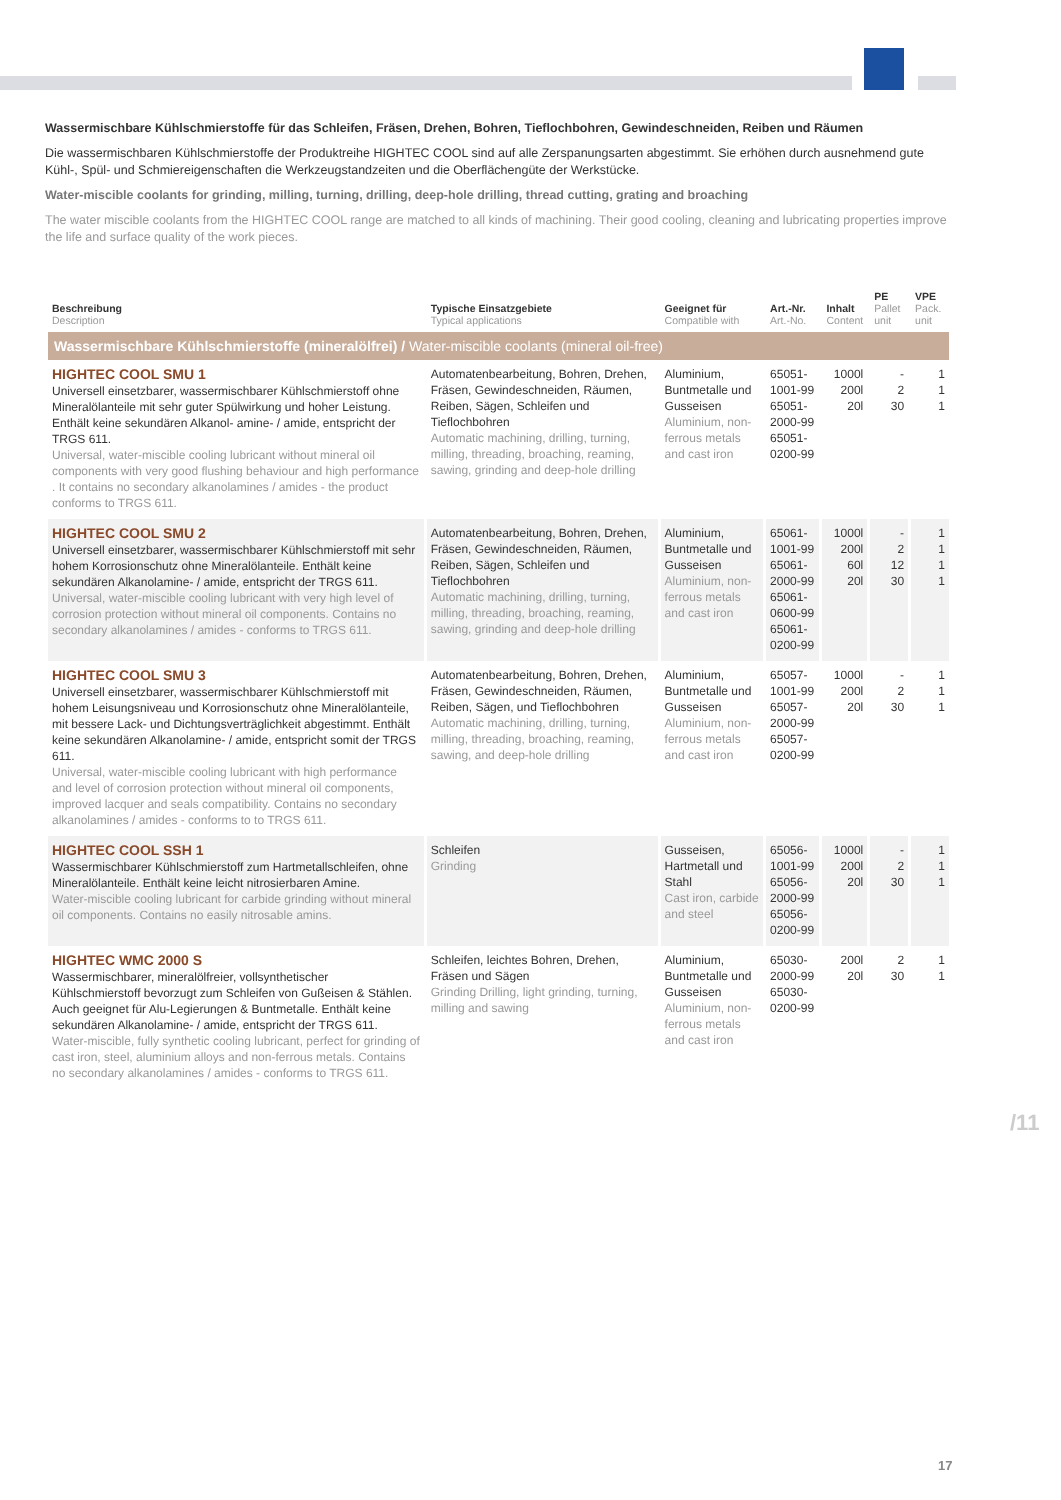Wassermischbare Kühlschmierstoffe für das Schleifen, Fräsen, Drehen, Bohren, Tieflochbohren, Gewindeschneiden, Reiben und Räumen
Die wassermischbaren Kühlschmierstoffe der Produktreihe HIGHTEC COOL sind auf alle Zerspanungsarten abgestimmt. Sie erhöhen durch ausnehmend gute Kühl-, Spül- und Schmiereigenschaften die Werkzeugstandzeiten und die Oberflächengüte der Werkstücke.
Water-miscible coolants for grinding, milling, turning, drilling, deep-hole drilling, thread cutting, grating and broaching
The water miscible coolants from the HIGHTEC COOL range are matched to all kinds of machining. Their good cooling, cleaning and lubricating properties improve the life and surface quality of the work pieces.
| Beschreibung Description | Typische Einsatzgebiete Typical applications | Geeignet für Compatible with | Art.-Nr. Art.-No. | Inhalt Content | PE Pallet unit | VPE Pack. unit |
| --- | --- | --- | --- | --- | --- | --- |
| Wassermischbare Kühlschmierstoffe (mineralölfrei) / Water-miscible coolants (mineral oil-free) | | | | | | |
| HIGHTEC COOL SMU 1 Universell einsetzbarer, wassermischbarer Kühlschmierstoff ohne Mineralölanteile mit sehr guter Spülwirkung und hoher Leistung. Enthält keine sekundären Alkanol- amine- / amide, entspricht der TRGS 611. Universal, water-miscible cooling lubricant without mineral oil components with very good flushing behaviour and high performance . It contains no secondary alkanolamines / amides - the product conforms to TRGS 611. | Automatenbearbeitung, Bohren, Drehen, Fräsen, Gewindeschneiden, Räumen, Reiben, Sägen, Schleifen und Tieflochbohren Automatic machining, drilling, turning, milling, threading, broaching, reaming, sawing, grinding and deep-hole drilling | Aluminium, Buntmetalle und Gusseisen Aluminium, non-ferrous metals and cast iron | 65051-1001-99 65051-2000-99 65051-0200-99 | 1000l 200l 20l | - 2 30 | 1 1 1 |
| HIGHTEC COOL SMU 2 Universell einsetzbarer, wassermischbarer Kühlschmierstoff mit sehr hohem Korrosionschutz ohne Mineralölanteile. Enthält keine sekundären Alkanolamine- / amide, entspricht der TRGS 611. Universal, water-miscible cooling lubricant with very high level of corrosion protection without mineral oil components. Contains no secondary alkanolamines / amides - conforms to TRGS 611. | Automatenbearbeitung, Bohren, Drehen, Fräsen, Gewindeschneiden, Räumen, Reiben, Sägen, Schleifen und Tieflochbohren Automatic machining, drilling, turning, milling, threading, broaching, reaming, sawing, grinding and deep-hole drilling | Aluminium, Buntmetalle und Gusseisen Aluminium, non-ferrous metals and cast iron | 65061-1001-99 65061-2000-99 65061-0600-99 65061-0200-99 | 1000l 200l 60l 20l | - 2 12 30 | 1 1 1 1 |
| HIGHTEC COOL SMU 3 Universell einsetzbarer, wassermischbarer Kühlschmierstoff mit hohem Leisungsniveau und Korrosionschutz ohne Mineralölanteile, mit bessere Lack- und Dichtungsverträglichkeit abgestimmt. Enthält keine sekundären Alkanolamine- / amide, entspricht somit der TRGS 611. Universal, water-miscible cooling lubricant with high performance and level of corrosion protection without mineral oil components, improved lacquer and seals compatibility. Contains no secondary alkanolamines / amides - conforms to to TRGS 611. | Automatenbearbeitung, Bohren, Drehen, Fräsen, Gewindeschneiden, Räumen, Reiben, Sägen, und Tieflochbohren Automatic machining, drilling, turning, milling, threading, broaching, reaming, sawing, and deep-hole drilling | Aluminium, Buntmetalle und Gusseisen Aluminium, non-ferrous metals and cast iron | 65057-1001-99 65057-2000-99 65057-0200-99 | 1000l 200l 20l | - 2 30 | 1 1 1 |
| HIGHTEC COOL SSH 1 Wassermischbarer Kühlschmierstoff zum Hartmetallschleifen, ohne Mineralölanteile. Enthält keine leicht nitrosierbaren Amine. Water-miscible cooling lubricant for carbide grinding without mineral oil components. Contains no easily nitrosable amins. | Schleifen Grinding | Gusseisen, Hartmetall und Stahl Cast iron, carbide and steel | 65056-1001-99 65056-2000-99 65056-0200-99 | 1000l 200l 20l | - 2 30 | 1 1 1 |
| HIGHTEC WMC 2000 S Wassermischbarer, mineralölfreier, vollsynthetischer Kühlschmierstoff bevorzugt zum Schleifen von Gußeisen & Stählen. Auch geeignet für Alu-Legierungen & Buntmetalle. Enthält keine sekundären Alkanolamine- / amide, entspricht der TRGS 611. Water-miscible, fully synthetic cooling lubricant, perfect for grinding of cast iron, steel, aluminium alloys and non-ferrous metals. Contains no secondary alkanolamines / amides - conforms to TRGS 611. | Schleifen, leichtes Bohren, Drehen, Fräsen und Sägen Grinding Drilling, light grinding, turning, milling and sawing | Aluminium, Buntmetalle und Gusseisen Aluminium, non-ferrous metals and cast iron | 65030-2000-99 65030-0200-99 | 200l 20l | 2 30 | 1 1 |
/11
17